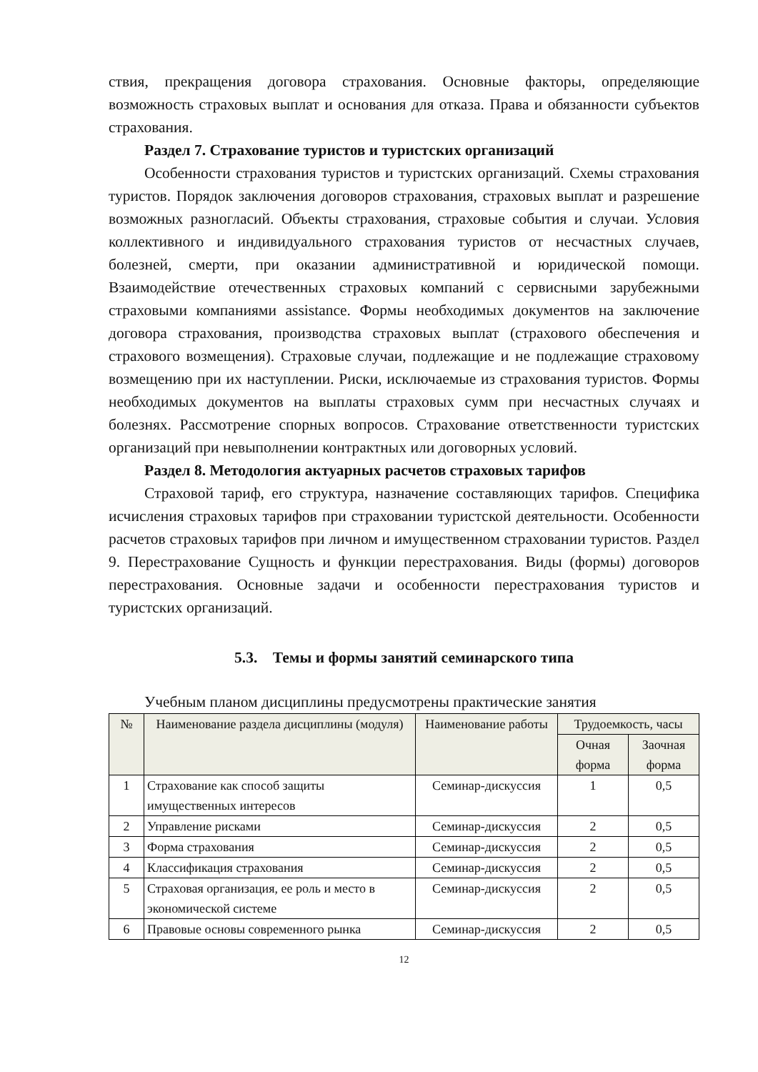ствия, прекращения договора страхования. Основные факторы, определяющие возможность страховых выплат и основания для отказа. Права и обязанности субъектов страхования.
Раздел 7. Страхование туристов и туристских организаций
Особенности страхования туристов и туристских организаций. Схемы страхования туристов. Порядок заключения договоров страхования, страховых выплат и разрешение возможных разногласий. Объекты страхования, страховые события и случаи. Условия коллективного и индивидуального страхования туристов от несчастных случаев, болезней, смерти, при оказании административной и юридической помощи. Взаимодействие отечественных страховых компаний с сервисными зарубежными страховыми компаниями assistance. Формы необходимых документов на заключение договора страхования, производства страховых выплат (страхового обеспечения и страхового возмещения). Страховые случаи, подлежащие и не подлежащие страховому возмещению при их наступлении. Риски, исключаемые из страхования туристов. Формы необходимых документов на выплаты страховых сумм при несчастных случаях и болезнях. Рассмотрение спорных вопросов. Страхование ответственности туристских организаций при невыполнении контрактных или договорных условий.
Раздел 8. Методология актуарных расчетов страховых тарифов
Страховой тариф, его структура, назначение составляющих тарифов. Специфика исчисления страховых тарифов при страховании туристской деятельности. Особенности расчетов страховых тарифов при личном и имущественном страховании туристов. Раздел 9. Перестрахование Сущность и функции перестрахования. Виды (формы) договоров перестрахования. Основные задачи и особенности перестрахования туристов и туристских организаций.
5.3. Темы и формы занятий семинарского типа
Учебным планом дисциплины предусмотрены практические занятия
| № | Наименование раздела дисциплины (модуля) | Наименование работы | Трудоемкость, часы | |
| --- | --- | --- | --- | --- |
| | | | Очная форма | Заочная форма |
| 1 | Страхование как способ защиты имущественных интересов | Семинар-дискуссия | 1 | 0,5 |
| 2 | Управление рисками | Семинар-дискуссия | 2 | 0,5 |
| 3 | Форма страхования | Семинар-дискуссия | 2 | 0,5 |
| 4 | Классификация страхования | Семинар-дискуссия | 2 | 0,5 |
| 5 | Страховая организация, ее роль и место в экономической системе | Семинар-дискуссия | 2 | 0,5 |
| 6 | Правовые основы современного рынка | Семинар-дискуссия | 2 | 0,5 |
12